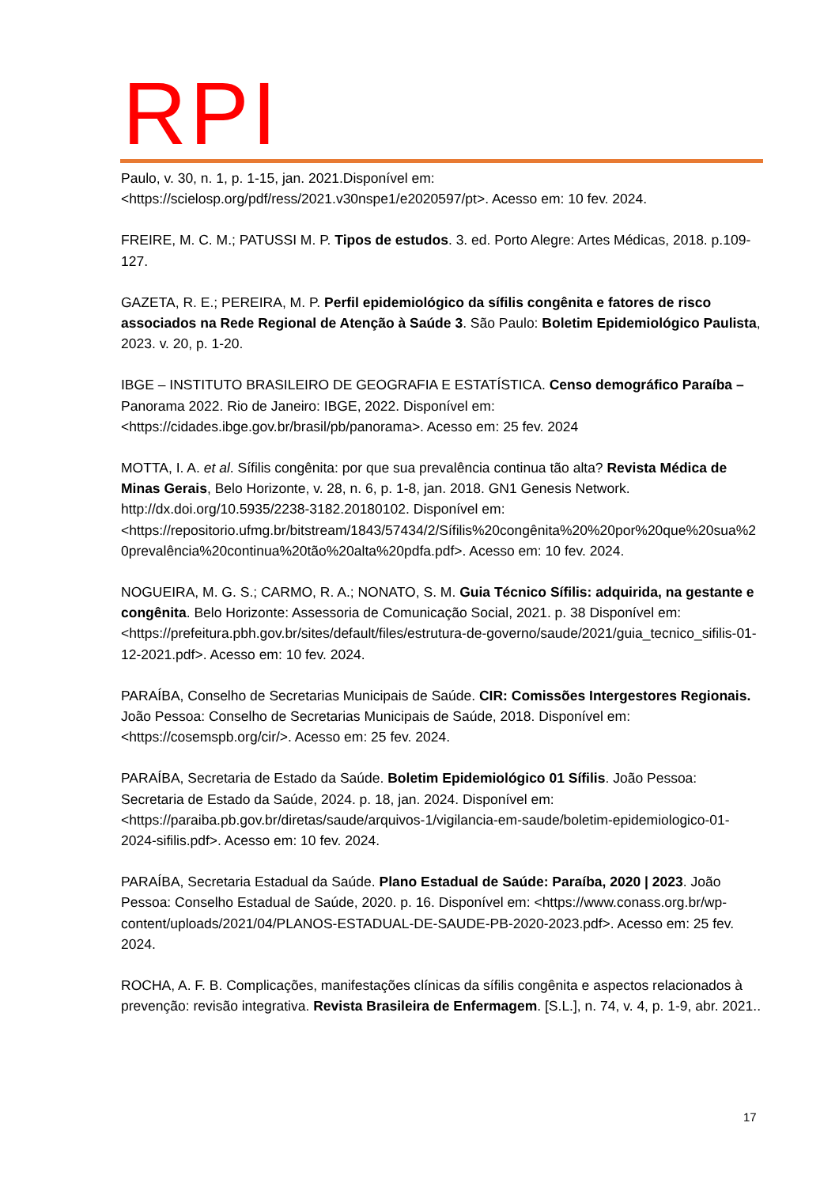RPI
Paulo, v. 30, n. 1, p. 1-15, jan. 2021.Disponível em: <https://scielosp.org/pdf/ress/2021.v30nspe1/e2020597/pt>. Acesso em: 10 fev. 2024.
FREIRE, M. C. M.; PATUSSI M. P. Tipos de estudos. 3. ed. Porto Alegre: Artes Médicas, 2018. p.109-127.
GAZETA, R. E.; PEREIRA, M. P. Perfil epidemiológico da sífilis congênita e fatores de risco associados na Rede Regional de Atenção à Saúde 3. São Paulo: Boletim Epidemiológico Paulista, 2023. v. 20, p. 1-20.
IBGE – INSTITUTO BRASILEIRO DE GEOGRAFIA E ESTATÍSTICA. Censo demográfico Paraíba – Panorama 2022. Rio de Janeiro: IBGE, 2022. Disponível em: <https://cidades.ibge.gov.br/brasil/pb/panorama>. Acesso em: 25 fev. 2024
MOTTA, I. A. et al. Sífilis congênita: por que sua prevalência continua tão alta? Revista Médica de Minas Gerais, Belo Horizonte, v. 28, n. 6, p. 1-8, jan. 2018. GN1 Genesis Network. http://dx.doi.org/10.5935/2238-3182.20180102. Disponível em: <https://repositorio.ufmg.br/bitstream/1843/57434/2/Sífilis%20congênita%20%20por%20que%20sua%20prevalência%20continua%20tão%20alta%20pdfa.pdf>. Acesso em: 10 fev. 2024.
NOGUEIRA, M. G. S.; CARMO, R. A.; NONATO, S. M. Guia Técnico Sífilis: adquirida, na gestante e congênita. Belo Horizonte: Assessoria de Comunicação Social, 2021. p. 38 Disponível em: <https://prefeitura.pbh.gov.br/sites/default/files/estrutura-de-governo/saude/2021/guia_tecnico_sifilis-01-12-2021.pdf>. Acesso em: 10 fev. 2024.
PARAÍBA, Conselho de Secretarias Municipais de Saúde. CIR: Comissões Intergestores Regionais. João Pessoa: Conselho de Secretarias Municipais de Saúde, 2018. Disponível em: <https://cosemspb.org/cir/>. Acesso em: 25 fev. 2024.
PARAÍBA, Secretaria de Estado da Saúde. Boletim Epidemiológico 01 Sífilis. João Pessoa: Secretaria de Estado da Saúde, 2024. p. 18, jan. 2024. Disponível em: <https://paraiba.pb.gov.br/diretas/saude/arquivos-1/vigilancia-em-saude/boletim-epidemiologico-01-2024-sifilis.pdf>. Acesso em: 10 fev. 2024.
PARAÍBA, Secretaria Estadual da Saúde. Plano Estadual de Saúde: Paraíba, 2020 | 2023. João Pessoa: Conselho Estadual de Saúde, 2020. p. 16. Disponível em: <https://www.conass.org.br/wp-content/uploads/2021/04/PLANOS-ESTADUAL-DE-SAUDE-PB-2020-2023.pdf>. Acesso em: 25 fev. 2024.
ROCHA, A. F. B. Complicações, manifestações clínicas da sífilis congênita e aspectos relacionados à prevenção: revisão integrativa. Revista Brasileira de Enfermagem. [S.L.], n. 74, v. 4, p. 1-9, abr. 2021..
17